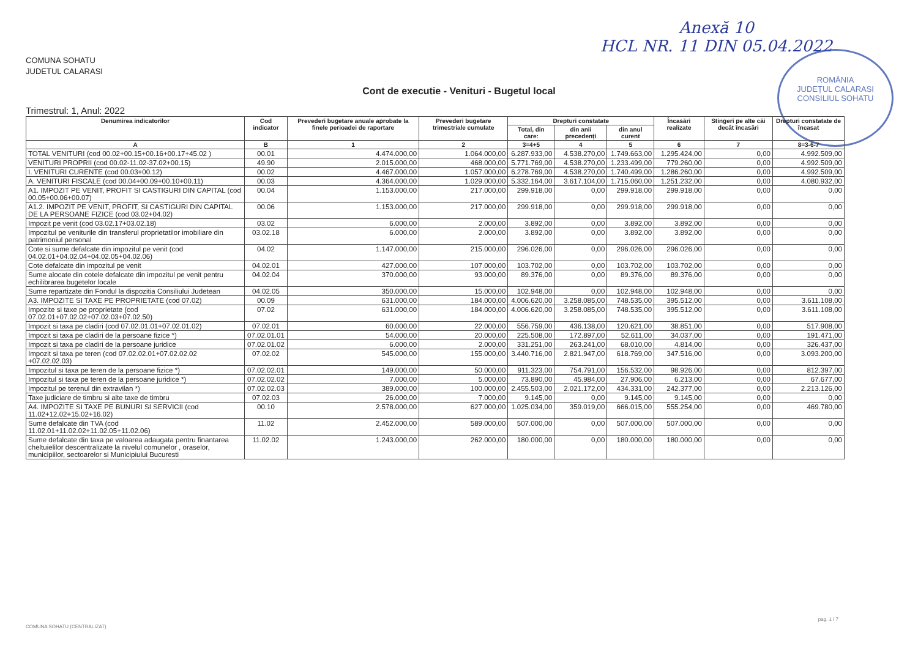Anexă 10
HCL NR. 11 DIN 05.04.2022
ROMÂNIA
JUDEȚUL CALARASI
CONSILIUL SOHATU
COMUNA SOHATU
JUDETUL CALARASI
Cont de executie - Venituri - Bugetul local
Trimestrul: 1, Anul: 2022
| Denumirea indicatorilor | Cod indicator | Prevederi bugetare anuale aprobate la finele perioadei de raportare | Prevederi bugetare trimestriale cumulate | Drepturi constatate | | | Încasări realizate | Stingeri pe alte căi decât încasări | Drepturi constatate de încasat |
| --- | --- | --- | --- | --- | --- | --- | --- | --- | --- |
| | | | | Total, din care: | din anii precedenți | din anul curent | | | |
| A | B | 1 | 2 | 3=4+5 | 4 | 5 | 6 | 7 | 8=3-6-7 |
| TOTAL VENITURI (cod 00.02+00.15+00.16+00.17+45.02 ) | 00.01 | 4.474.000,00 | 1.064.000,00 | 6.287.933,00 | 4.538.270,00 | 1.749.663,00 | 1.295.424,00 | 0,00 | 4.992.509,00 |
| VENITURI PROPRII (cod 00.02-11.02-37.02+00.15) | 49.90 | 2.015.000,00 | 468.000,00 | 5.771.769,00 | 4.538.270,00 | 1.233.499,00 | 779.260,00 | 0,00 | 4.992.509,00 |
| I. VENITURI CURENTE (cod 00.03+00.12) | 00.02 | 4.467.000,00 | 1.057.000,00 | 6.278.769,00 | 4.538.270,00 | 1.740.499,00 | 1.286.260,00 | 0,00 | 4.992.509,00 |
| A. VENITURI FISCALE (cod 00.04+00.09+00.10+00.11) | 00.03 | 4.364.000,00 | 1.029.000,00 | 5.332.164,00 | 3.617.104,00 | 1.715.060,00 | 1.251.232,00 | 0,00 | 4.080.932,00 |
| A1. IMPOZIT PE VENIT, PROFIT SI CASTIGURI DIN CAPITAL (cod 00.05+00.06+00.07) | 00.04 | 1.153.000,00 | 217.000,00 | 299.918,00 | 0,00 | 299.918,00 | 299.918,00 | 0,00 | 0,00 |
| A1.2. IMPOZIT PE VENIT, PROFIT, SI CASTIGURI DIN CAPITAL DE LA PERSOANE FIZICE (cod 03.02+04.02) | 00.06 | 1.153.000,00 | 217.000,00 | 299.918,00 | 0,00 | 299.918,00 | 299.918,00 | 0,00 | 0,00 |
| Impozit pe venit (cod 03.02.17+03.02.18) | 03.02 | 6.000,00 | 2.000,00 | 3.892,00 | 0,00 | 3.892,00 | 3.892,00 | 0,00 | 0,00 |
| Impozitul pe veniturile din transferul proprietatilor imobiliare din patrimoniul personal | 03.02.18 | 6.000,00 | 2.000,00 | 3.892,00 | 0,00 | 3.892,00 | 3.892,00 | 0,00 | 0,00 |
| Cote si sume defalcate din impozitul pe venit (cod 04.02.01+04.02.04+04.02.05+04.02.06) | 04.02 | 1.147.000,00 | 215.000,00 | 296.026,00 | 0,00 | 296.026,00 | 296.026,00 | 0,00 | 0,00 |
| Cote defalcate din impozitul pe venit | 04.02.01 | 427.000,00 | 107.000,00 | 103.702,00 | 0,00 | 103.702,00 | 103.702,00 | 0,00 | 0,00 |
| Sume alocate din cotele defalcate din impozitul pe venit pentru echilibrarea bugetelor locale | 04.02.04 | 370.000,00 | 93.000,00 | 89.376,00 | 0,00 | 89.376,00 | 89.376,00 | 0,00 | 0,00 |
| Sume repartizate din Fondul la dispozitia Consiliului Judetean | 04.02.05 | 350.000,00 | 15.000,00 | 102.948,00 | 0,00 | 102.948,00 | 102.948,00 | 0,00 | 0,00 |
| A3. IMPOZITE SI TAXE PE PROPRIETATE (cod 07.02) | 00.09 | 631.000,00 | 184.000,00 | 4.006.620,00 | 3.258.085,00 | 748.535,00 | 395.512,00 | 0,00 | 3.611.108,00 |
| Impozite si taxe pe proprietate (cod 07.02.01+07.02.02+07.02.03+07.02.50) | 07.02 | 631.000,00 | 184.000,00 | 4.006.620,00 | 3.258.085,00 | 748.535,00 | 395.512,00 | 0,00 | 3.611.108,00 |
| Impozit si taxa pe cladiri (cod 07.02.01.01+07.02.01.02) | 07.02.01 | 60.000,00 | 22.000,00 | 556.759,00 | 436.138,00 | 120.621,00 | 38.851,00 | 0,00 | 517.908,00 |
| Impozit si taxa pe cladiri de la persoane fizice *) | 07.02.01.01 | 54.000,00 | 20.000,00 | 225.508,00 | 172.897,00 | 52.611,00 | 34.037,00 | 0,00 | 191.471,00 |
| Impozit si taxa pe cladiri de la persoane juridice | 07.02.01.02 | 6.000,00 | 2.000,00 | 331.251,00 | 263.241,00 | 68.010,00 | 4.814,00 | 0,00 | 326.437,00 |
| Impozit si taxa pe teren (cod 07.02.02.01+07.02.02.02 +07.02.02.03) | 07.02.02 | 545.000,00 | 155.000,00 | 3.440.716,00 | 2.821.947,00 | 618.769,00 | 347.516,00 | 0,00 | 3.093.200,00 |
| Impozitul si taxa pe teren de la persoane fizice *) | 07.02.02.01 | 149.000,00 | 50.000,00 | 911.323,00 | 754.791,00 | 156.532,00 | 98.926,00 | 0,00 | 812.397,00 |
| Impozitul si taxa pe teren de la persoane juridice *) | 07.02.02.02 | 7.000,00 | 5.000,00 | 73.890,00 | 45.984,00 | 27.906,00 | 6.213,00 | 0,00 | 67.677,00 |
| Impozitul pe terenul din extravilan *) | 07.02.02.03 | 389.000,00 | 100.000,00 | 2.455.503,00 | 2.021.172,00 | 434.331,00 | 242.377,00 | 0,00 | 2.213.126,00 |
| Taxe judiciare de timbru si alte taxe de timbru | 07.02.03 | 26.000,00 | 7.000,00 | 9.145,00 | 0,00 | 9.145,00 | 9.145,00 | 0,00 | 0,00 |
| A4. IMPOZITE SI TAXE PE BUNURI SI SERVICII (cod 11.02+12.02+15.02+16.02) | 00.10 | 2.578.000,00 | 627.000,00 | 1.025.034,00 | 359.019,00 | 666.015,00 | 555.254,00 | 0,00 | 469.780,00 |
| Sume defalcate din TVA (cod 11.02.01+11.02.02+11.02.05+11.02.06) | 11.02 | 2.452.000,00 | 589.000,00 | 507.000,00 | 0,00 | 507.000,00 | 507.000,00 | 0,00 | 0,00 |
| Sume defalcate din taxa pe valoarea adaugata pentru finantarea cheltuielilor descentralizate la nivelul comunelor , oraselor, municipiilor, sectoarelor si Municipiului Bucuresti | 11.02.02 | 1.243.000,00 | 262.000,00 | 180.000,00 | 0,00 | 180.000,00 | 180.000,00 | 0,00 | 0,00 |
pag. 1 / 7
COMUNA SOHATU (CENTRALIZAT)